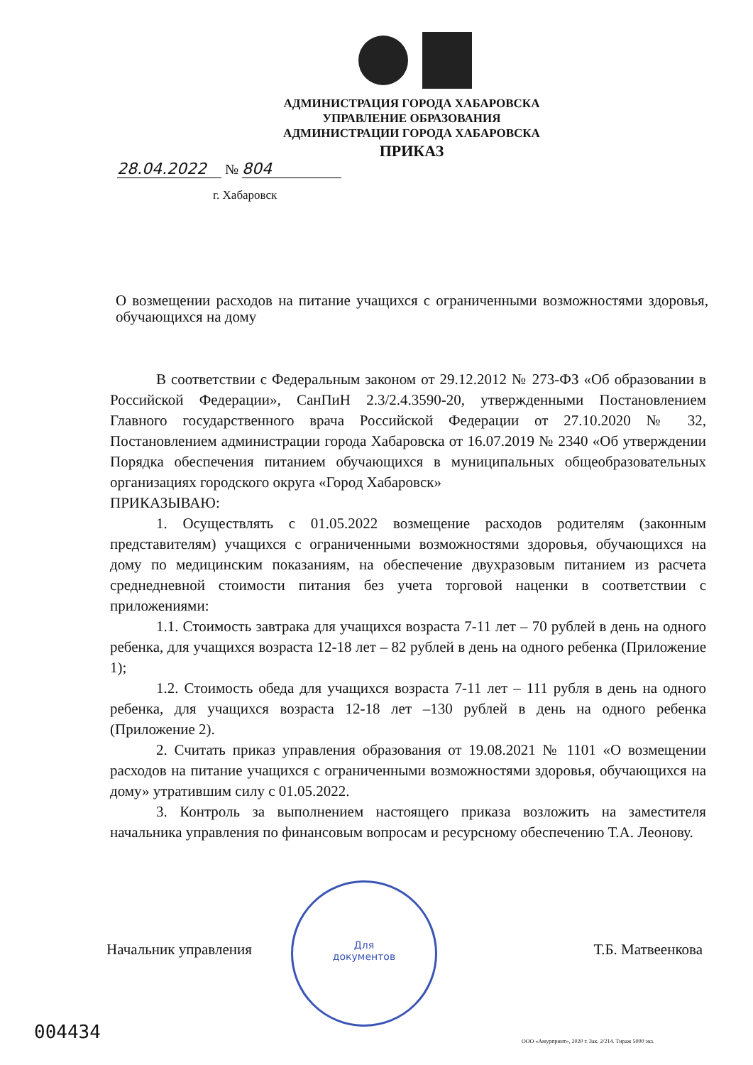АДМИНИСТРАЦИЯ ГОРОДА ХАБАРОВСКА
УПРАВЛЕНИЕ ОБРАЗОВАНИЯ
АДМИНИСТРАЦИИ ГОРОДА ХАБАРОВСКА
ПРИКАЗ
28.04.2022 № 804
г. Хабаровск
О возмещении расходов на питание учащихся с ограниченными возможностями здоровья, обучающихся на дому
В соответствии с Федеральным законом от 29.12.2012 № 273-ФЗ «Об образовании в Российской Федерации», СанПиН 2.3/2.4.3590-20, утвержденными Постановлением Главного государственного врача Российской Федерации от 27.10.2020 № 32, Постановлением администрации города Хабаровска от 16.07.2019 № 2340 «Об утверждении Порядка обеспечения питанием обучающихся в муниципальных общеобразовательных организациях городского округа «Город Хабаровск»
ПРИКАЗЫВАЮ:
1. Осуществлять с 01.05.2022 возмещение расходов родителям (законным представителям) учащихся с ограниченными возможностями здоровья, обучающихся на дому по медицинским показаниям, на обеспечение двухразовым питанием из расчета среднедневной стоимости питания без учета торговой наценки в соответствии с приложениями:
1.1. Стоимость завтрака для учащихся возраста 7-11 лет – 70 рублей в день на одного ребенка, для учащихся возраста 12-18 лет – 82 рублей в день на одного ребенка (Приложение 1);
1.2. Стоимость обеда для учащихся возраста 7-11 лет – 111 рубля в день на одного ребенка, для учащихся возраста 12-18 лет –130 рублей в день на одного ребенка (Приложение 2).
2. Считать приказ управления образования от 19.08.2021 № 1101 «О возмещении расходов на питание учащихся с ограниченными возможностями здоровья, обучающихся на дому» утратившим силу с 01.05.2022.
3. Контроль за выполнением настоящего приказа возложить на заместителя начальника управления по финансовым вопросам и ресурсному обеспечению Т.А. Леонову.
Для
документов
Начальник управления Т.Б. Матвеенкова
004434
ООО «Амурпринт», 2020 г. Зак. 2/214. Тираж 5000 экз.